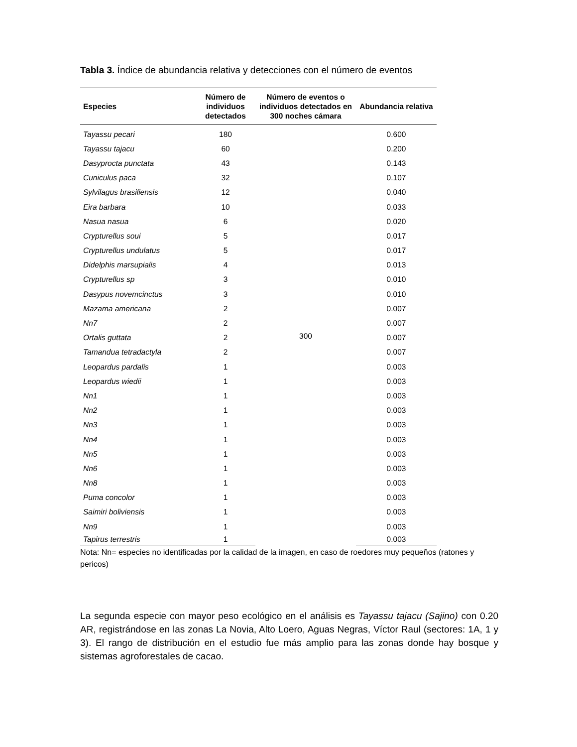Tabla 3. Índice de abundancia relativa y detecciones con el número de eventos
| Especies | Número de individuos detectados | Número de eventos o individuos detectados en 300 noches cámara | Abundancia relativa |
| --- | --- | --- | --- |
| Tayassu pecari | 180 | 300 | 0.600 |
| Tayassu tajacu | 60 | | 0.200 |
| Dasyprocta punctata | 43 | | 0.143 |
| Cuniculus paca | 32 | | 0.107 |
| Sylvilagus brasiliensis | 12 | | 0.040 |
| Eira barbara | 10 | | 0.033 |
| Nasua nasua | 6 | | 0.020 |
| Crypturellus soui | 5 | | 0.017 |
| Crypturellus undulatus | 5 | | 0.017 |
| Didelphis marsupialis | 4 | | 0.013 |
| Crypturellus sp | 3 | | 0.010 |
| Dasypus novemcinctus | 3 | | 0.010 |
| Mazama americana | 2 | | 0.007 |
| Nn7 | 2 | | 0.007 |
| Ortalis guttata | 2 | | 0.007 |
| Tamandua tetradactyla | 2 | | 0.007 |
| Leopardus pardalis | 1 | | 0.003 |
| Leopardus wiedii | 1 | | 0.003 |
| Nn1 | 1 | | 0.003 |
| Nn2 | 1 | | 0.003 |
| Nn3 | 1 | | 0.003 |
| Nn4 | 1 | | 0.003 |
| Nn5 | 1 | | 0.003 |
| Nn6 | 1 | | 0.003 |
| Nn8 | 1 | | 0.003 |
| Puma concolor | 1 | | 0.003 |
| Saimiri boliviensis | 1 | | 0.003 |
| Nn9 | 1 | | 0.003 |
| Tapirus terrestris | 1 | | 0.003 |
Nota: Nn= especies no identificadas por la calidad de la imagen, en caso de roedores muy pequeños (ratones y pericos)
La segunda especie con mayor peso ecológico en el análisis es Tayassu tajacu (Sajino) con 0.20 AR, registrándose en las zonas La Novia, Alto Loero, Aguas Negras, Víctor Raul (sectores: 1A, 1 y 3). El rango de distribución en el estudio fue más amplio para las zonas donde hay bosque y sistemas agroforestales de cacao.